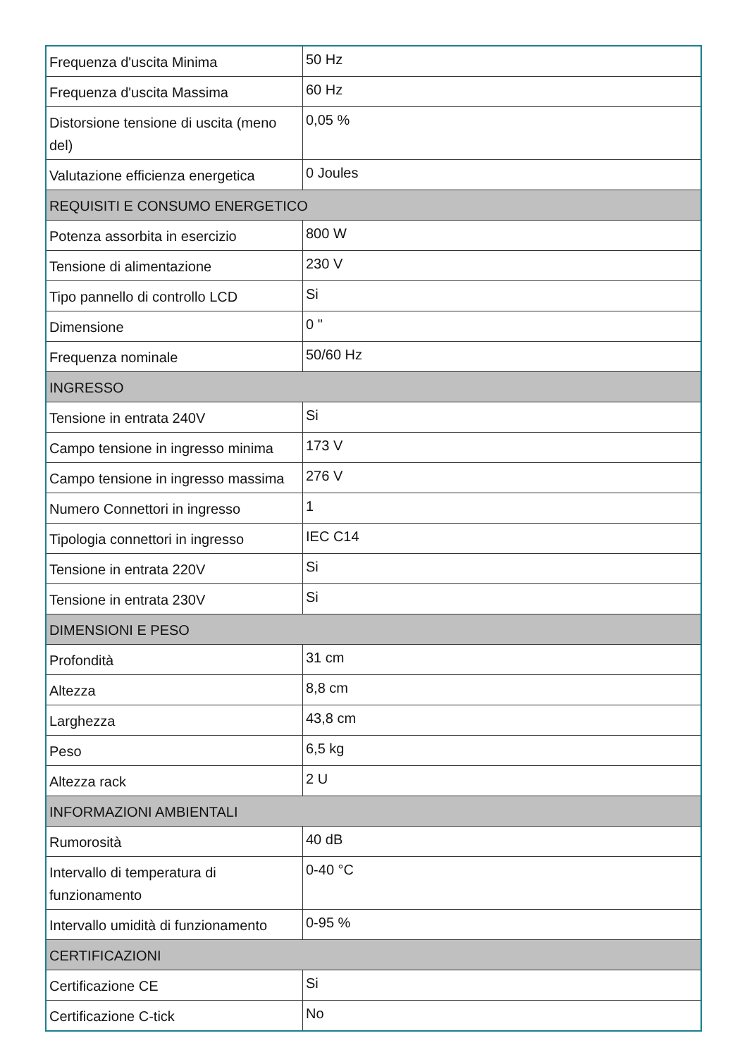| Frequenza d'uscita Minima | 50 Hz |
| Frequenza d'uscita Massima | 60 Hz |
| Distorsione tensione di uscita (meno del) | 0,05 % |
| Valutazione efficienza energetica | 0 Joules |
| REQUISITI E CONSUMO ENERGETICO | |
| Potenza assorbita in esercizio | 800 W |
| Tensione di alimentazione | 230 V |
| Tipo pannello di controllo LCD | Si |
| Dimensione | 0 " |
| Frequenza nominale | 50/60 Hz |
| INGRESSO | |
| Tensione in entrata 240V | Si |
| Campo tensione in ingresso minima | 173 V |
| Campo tensione in ingresso massima | 276 V |
| Numero Connettori in ingresso | 1 |
| Tipologia connettori in ingresso | IEC C14 |
| Tensione in entrata 220V | Si |
| Tensione in entrata 230V | Si |
| DIMENSIONI E PESO | |
| Profondità | 31 cm |
| Altezza | 8,8 cm |
| Larghezza | 43,8 cm |
| Peso | 6,5 kg |
| Altezza rack | 2 U |
| INFORMAZIONI AMBIENTALI | |
| Rumorosità | 40 dB |
| Intervallo di temperatura di funzionamento | 0-40 °C |
| Intervallo umidità di funzionamento | 0-95 % |
| CERTIFICAZIONI | |
| Certificazione CE | Si |
| Certificazione C-tick | No |